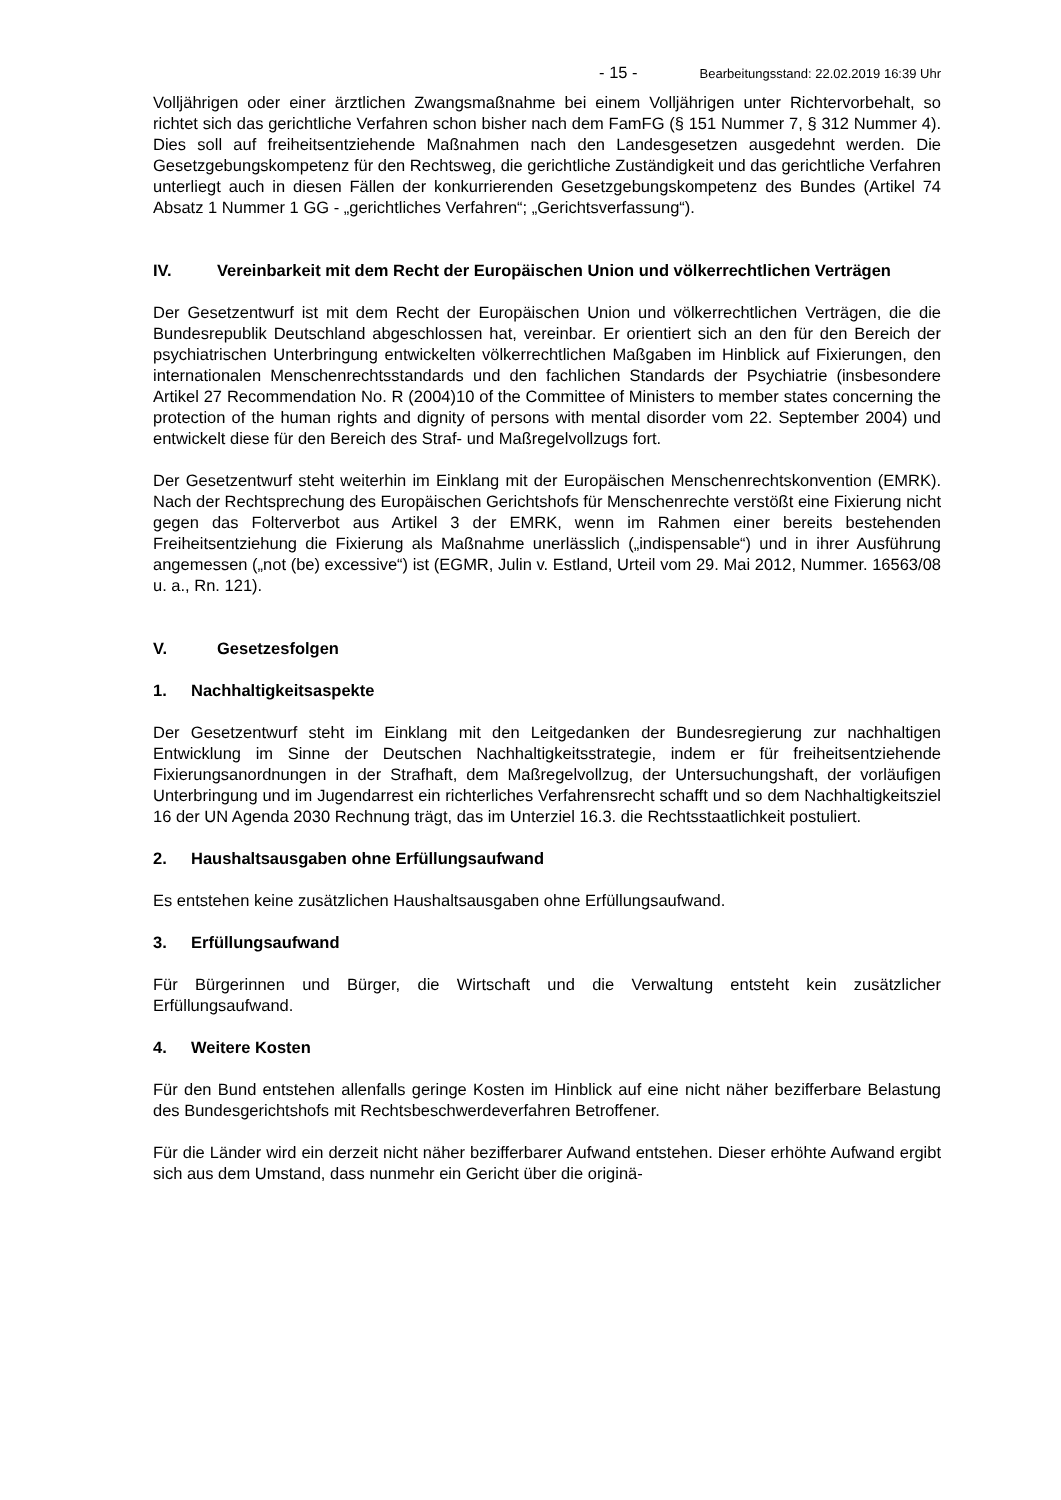- 15 - Bearbeitungsstand: 22.02.2019 16:39 Uhr
Volljährigen oder einer ärztlichen Zwangsmaßnahme bei einem Volljährigen unter Richtervorbehalt, so richtet sich das gerichtliche Verfahren schon bisher nach dem FamFG (§ 151 Nummer 7, § 312 Nummer 4). Dies soll auf freiheitsentziehende Maßnahmen nach den Landesgesetzen ausgedehnt werden. Die Gesetzgebungskompetenz für den Rechtsweg, die gerichtliche Zuständigkeit und das gerichtliche Verfahren unterliegt auch in diesen Fällen der konkurrierenden Gesetzgebungskompetenz des Bundes (Artikel 74 Absatz 1 Nummer 1 GG - „gerichtliches Verfahren“; „Gerichtsverfassung“).
IV. Vereinbarkeit mit dem Recht der Europäischen Union und völkerrechtlichen Verträgen
Der Gesetzentwurf ist mit dem Recht der Europäischen Union und völkerrechtlichen Verträgen, die die Bundesrepublik Deutschland abgeschlossen hat, vereinbar. Er orientiert sich an den für den Bereich der psychiatrischen Unterbringung entwickelten völkerrechtlichen Maßgaben im Hinblick auf Fixierungen, den internationalen Menschenrechtsstandards und den fachlichen Standards der Psychiatrie (insbesondere Artikel 27 Recommendation No. R (2004)10 of the Committee of Ministers to member states concerning the protection of the human rights and dignity of persons with mental disorder vom 22. September 2004) und entwickelt diese für den Bereich des Straf- und Maßregelvollzugs fort.
Der Gesetzentwurf steht weiterhin im Einklang mit der Europäischen Menschenrechtskonvention (EMRK). Nach der Rechtsprechung des Europäischen Gerichtshofs für Menschenrechte verstößt eine Fixierung nicht gegen das Folterverbot aus Artikel 3 der EMRK, wenn im Rahmen einer bereits bestehenden Freiheitsentziehung die Fixierung als Maßnahme unerlässlich („indispensable“) und in ihrer Ausführung angemessen („not (be) excessive“) ist (EGMR, Julin v. Estland, Urteil vom 29. Mai 2012, Nummer. 16563/08 u. a., Rn. 121).
V. Gesetzesfolgen
1. Nachhaltigkeitsaspekte
Der Gesetzentwurf steht im Einklang mit den Leitgedanken der Bundesregierung zur nachhaltigen Entwicklung im Sinne der Deutschen Nachhaltigkeitsstrategie, indem er für freiheitsentziehende Fixierungsanordnungen in der Strafhaft, dem Maßregelvollzug, der Untersuchungshaft, der vorläufigen Unterbringung und im Jugendarrest ein richterliches Verfahrensrecht schafft und so dem Nachhaltigkeitsziel 16 der UN Agenda 2030 Rechnung trägt, das im Unterziel 16.3. die Rechtsstaatlichkeit postuliert.
2. Haushaltsausgaben ohne Erfüllungsaufwand
Es entstehen keine zusätzlichen Haushaltsausgaben ohne Erfüllungsaufwand.
3. Erfüllungsaufwand
Für Bürgerinnen und Bürger, die Wirtschaft und die Verwaltung entsteht kein zusätzlicher Erfüllungsaufwand.
4. Weitere Kosten
Für den Bund entstehen allenfalls geringe Kosten im Hinblick auf eine nicht näher bezifferbare Belastung des Bundesgerichtshofs mit Rechtsbeschwerdeverfahren Betroffener.
Für die Länder wird ein derzeit nicht näher bezifferbarer Aufwand entstehen. Dieser erhöhte Aufwand ergibt sich aus dem Umstand, dass nunmehr ein Gericht über die originä-